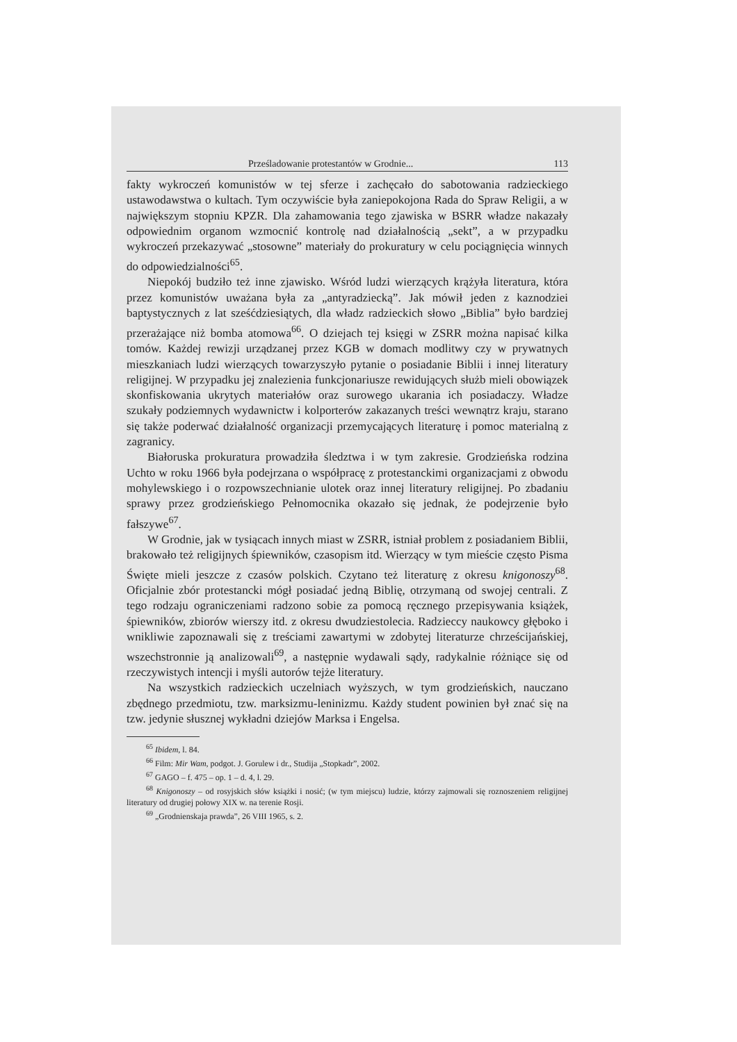Prześladowanie protestantów w Grodnie... 113
fakty wykroczeń komunistów w tej sferze i zachęcało do sabotowania radzieckiego ustawodawstwa o kultach. Tym oczywiście była zaniepokojona Rada do Spraw Religii, a w największym stopniu KPZR. Dla zahamowania tego zjawiska w BSRR władze nakazały odpowiednim organom wzmocnić kontrolę nad działalnością „sekt”, a w przypadku wykroczeń przekazywać „stosowne” materiały do prokuratury w celu pociągnięcia winnych do odpowiedzialności<sup>65</sup>.
Niepokój budziło też inne zjawisko. Wśród ludzi wierzących krążyła literatura, która przez komunistów uważana była za „antyradziecką”. Jak mówił jeden z kaznodziei baptystycznych z lat sześćdziesiątych, dla władz radzieckich słowo „Biblia” było bardziej przerażające niż bomba atomowa<sup>66</sup>. O dziejach tej księgi w ZSRR można napisać kilka tomów. Każdej rewizji urządzanej przez KGB w domach modlitwy czy w prywatnych mieszkaniach ludzi wierzących towarzyszyło pytanie o posiadanie Biblii i innej literatury religijnej. W przypadku jej znalezienia funkcjonariusze rewidujących służb mieli obowiązek skonfiskowania ukrytych materiałów oraz surowego ukarania ich posiadaczy. Władze szukały podziemnych wydawnictw i kolporterów zakazanych treści wewnątrz kraju, starano się także poderwać działalność organizacji przemycających literaturę i pomoc materialną z zagranicy.
Białoruska prokuratura prowadziła śledztwa i w tym zakresie. Grodzieńska rodzina Uchto w roku 1966 była podejrzana o współpracę z protestanckimi organizacjami z obwodu mohylewskiego i o rozpowszechnianie ulotek oraz innej literatury religijnej. Po zbadaniu sprawy przez grodzieńskiego Pełnomocnika okazało się jednak, że podejrzenie było fałszywe<sup>67</sup>.
W Grodnie, jak w tysiącach innych miast w ZSRR, istniał problem z posiadaniem Biblii, brakowało też religijnych śpiewników, czasopism itd. Wierzący w tym mieście często Pisma Święte mieli jeszcze z czasów polskich. Czytano też literaturę z okresu knigonoszy<sup>68</sup>. Oficjalnie zbór protestancki mógł posiadać jedną Biblię, otrzymaną od swojej centrali. Z tego rodzaju ograniczeniami radzono sobie za pomocą ręcznego przepisywania książek, śpiewników, zbiorów wierszy itd. z okresu dwudziestolecia. Radzieccy naukowcy głęboko i wnikliwie zapoznawali się z treściami zawartymi w zdobytej literaturze chrześcijańskiej, wszechstronnie ją analizowali<sup>69</sup>, a następnie wydawali sądy, radykalnie różniące się od rzeczywistych intencji i myśli autorów tejże literatury.
Na wszystkich radzieckich uczelniach wyższych, w tym grodzieńskich, nauczano zbędnego przedmiotu, tzw. marksizmu-leninizmu. Każdy student powinien był znać się na tzw. jedynie słusznej wykładni dziejów Marksa i Engelsa.
<sup>65</sup> Ibidem, l. 84.
<sup>66</sup> Film: Mir Wam, podgot. J. Gorulew i dr., Studija „Stopkadr”, 2002.
<sup>67</sup> GAGO – f. 475 – op. 1 – d. 4, l. 29.
<sup>68</sup> Knigonoszy – od rosyjskich słów książki i nosić; (w tym miejscu) ludzie, którzy zajmowali się roznoszeniem religijnej literatury od drugiej połowy XIX w. na terenie Rosji.
<sup>69</sup> „Grodnienskaja prawda”, 26 VIII 1965, s. 2.